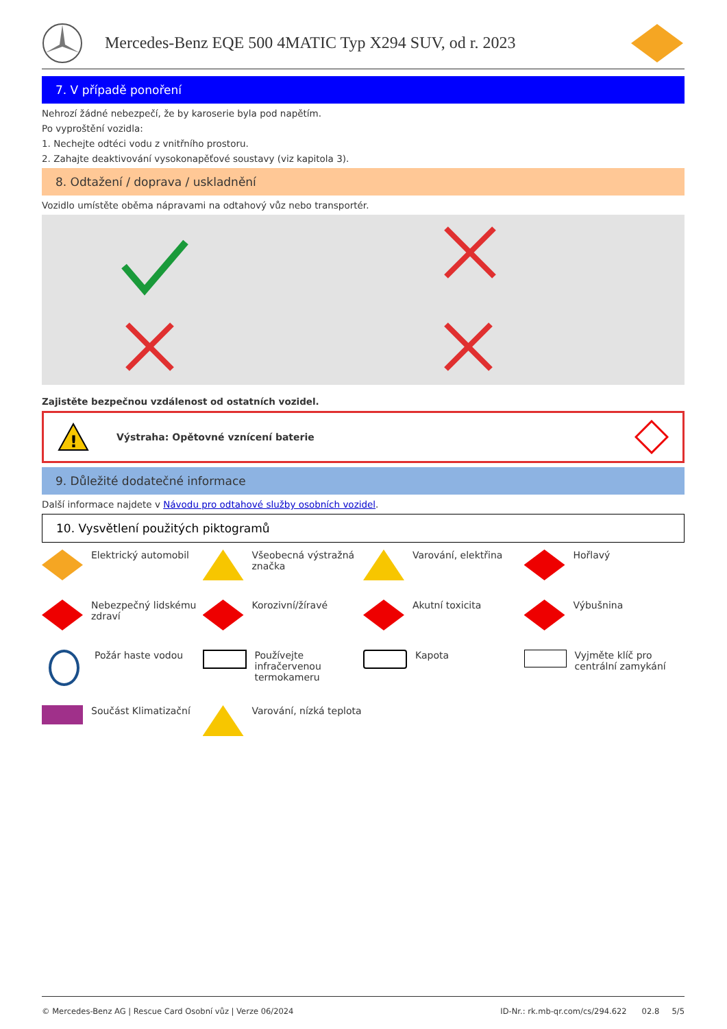Mercedes-Benz EQE 500 4MATIC Typ X294 SUV, od r. 2023
7. V případě ponoření
Nehrozí žádné nebezpečí, že by karoserie byla pod napětím.
Po vyproštění vozidla:
1. Nechejte odtéci vodu z vnitřního prostoru.
2. Zahajte deaktivování vysokonapěťové soustavy (viz kapitola 3).
8. Odtažení / doprava / uskladnění
Vozidlo umístěte oběma nápravami na odtahový vůz nebo transportér.
Zajistěte bezpečnou vzdálenost od ostatních vozidel.
!
Výstraha: Opětovné vznícení baterie
9. Důležité dodatečné informace
Další informace najdete v Návodu pro odtahové služby osobních vozidel.
10. Vysvětlení použitých piktogramů
Elektrický automobil
Všeobecná výstražná značka
Varování, elektřina
Hořlavý
Nebezpečný lidskému zdraví
Korozivní/žíravé
Akutní toxicita
Výbušnina
Požár haste vodou
Používejte infračervenou termokameru
Kapota
Vyjměte klíč pro centrální zamykání
Součást Klimatizační
Varování, nízká teplota
© Mercedes-Benz AG | Rescue Card Osobní vůz | Verze 06/2024 ID-Nr.: rk.mb-qr.com/cs/294.622 02.8 5/5